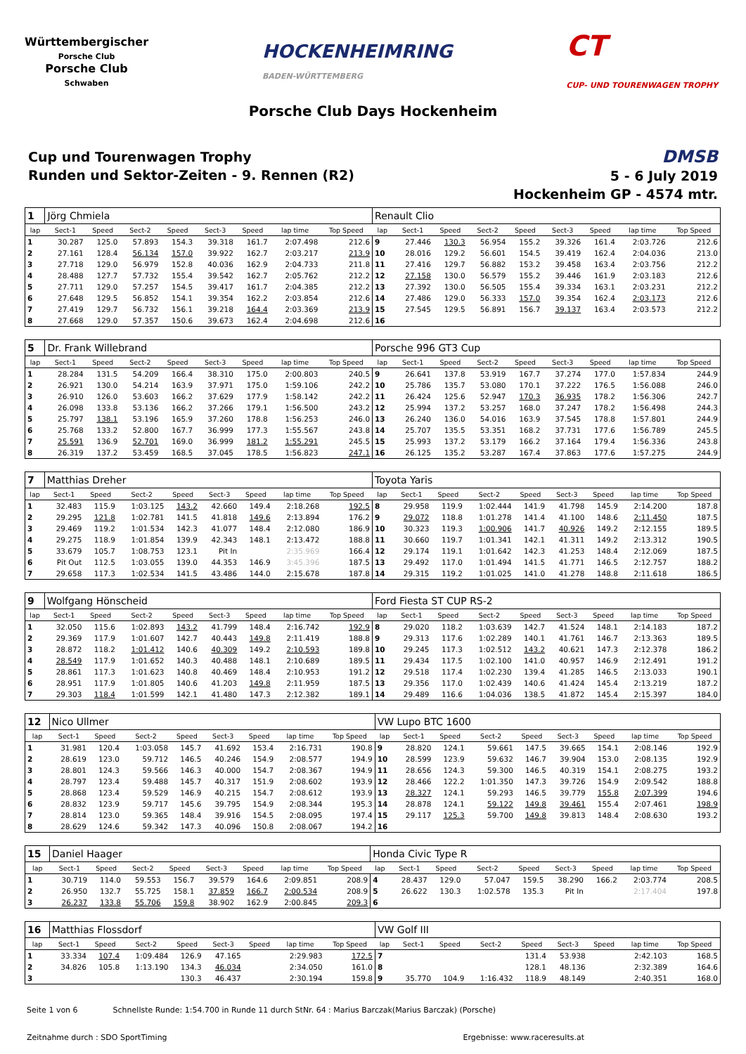Württembergischer
Porsche Club
Porsche Club
Schwaben
HOCKENHEIMRING
BADEN-WÜRTTEMBERG
CT
CUP- UND TOURENWAGEN TROPHY
Porsche Club Days Hockenheim
Cup und Tourenwagen Trophy
Runden und Sektor-Zeiten - 9. Rennen (R2)
DMSB
5 - 6 July 2019
Hockenheim GP - 4574 mtr.
| 1 | Jörg Chmiela | | | | | | | | Renault Clio | | | | | | | | |
| lap | Sect-1 | Speed | Sect-2 | Speed | Sect-3 | Speed | lap time | Top Speed | lap | Sect-1 | Speed | Sect-2 | Speed | Sect-3 | Speed | lap time | Top Speed |
| 1 | 30.287 | 125.0 | 57.893 | 154.3 | 39.318 | 161.7 | 2:07.498 | 212.6 | 9 | 27.446 | 130.3 | 56.954 | 155.2 | 39.326 | 161.4 | 2:03.726 | 212.6 |
| 2 | 27.161 | 128.4 | 56.134 | 157.0 | 39.922 | 162.7 | 2:03.217 | 213.9 | 10 | 28.016 | 129.2 | 56.601 | 154.5 | 39.419 | 162.4 | 2:04.036 | 213.0 |
| 3 | 27.718 | 129.0 | 56.979 | 152.8 | 40.036 | 162.9 | 2:04.733 | 211.8 | 11 | 27.416 | 129.7 | 56.882 | 153.2 | 39.458 | 163.4 | 2:03.756 | 212.2 |
| 4 | 28.488 | 127.7 | 57.732 | 155.4 | 39.542 | 162.7 | 2:05.762 | 212.2 | 12 | 27.158 | 130.0 | 56.579 | 155.2 | 39.446 | 161.9 | 2:03.183 | 212.6 |
| 5 | 27.711 | 129.0 | 57.257 | 154.5 | 39.417 | 161.7 | 2:04.385 | 212.2 | 13 | 27.392 | 130.0 | 56.505 | 155.4 | 39.334 | 163.1 | 2:03.231 | 212.2 |
| 6 | 27.648 | 129.5 | 56.852 | 154.1 | 39.354 | 162.2 | 2:03.854 | 212.6 | 14 | 27.486 | 129.0 | 56.333 | 157.0 | 39.354 | 162.4 | 2:03.173 | 212.6 |
| 7 | 27.419 | 129.7 | 56.732 | 156.1 | 39.218 | 164.4 | 2:03.369 | 213.9 | 15 | 27.545 | 129.5 | 56.891 | 156.7 | 39.137 | 163.4 | 2:03.573 | 212.2 |
| 8 | 27.668 | 129.0 | 57.357 | 150.6 | 39.673 | 162.4 | 2:04.698 | 212.6 | 16 | | | | | | | | |
| 5 | Dr. Frank Willebrand | | | | | | | | Porsche 996 GT3 Cup | | | | | | | | |
| lap | Sect-1 | Speed | Sect-2 | Speed | Sect-3 | Speed | lap time | Top Speed | lap | Sect-1 | Speed | Sect-2 | Speed | Sect-3 | Speed | lap time | Top Speed |
| 1 | 28.284 | 131.5 | 54.209 | 166.4 | 38.310 | 175.0 | 2:00.803 | 240.5 | 9 | 26.641 | 137.8 | 53.919 | 167.7 | 37.274 | 177.0 | 1:57.834 | 244.9 |
| 2 | 26.921 | 130.0 | 54.214 | 163.9 | 37.971 | 175.0 | 1:59.106 | 242.2 | 10 | 25.786 | 135.7 | 53.080 | 170.1 | 37.222 | 176.5 | 1:56.088 | 246.0 |
| 3 | 26.910 | 126.0 | 53.603 | 166.2 | 37.629 | 177.9 | 1:58.142 | 242.2 | 11 | 26.424 | 125.6 | 52.947 | 170.3 | 36.935 | 178.2 | 1:56.306 | 242.7 |
| 4 | 26.098 | 133.8 | 53.136 | 166.2 | 37.266 | 179.1 | 1:56.500 | 243.2 | 12 | 25.994 | 137.2 | 53.257 | 168.0 | 37.247 | 178.2 | 1:56.498 | 244.3 |
| 5 | 25.797 | 138.1 | 53.196 | 165.9 | 37.260 | 178.8 | 1:56.253 | 246.0 | 13 | 26.240 | 136.0 | 54.016 | 163.9 | 37.545 | 178.8 | 1:57.801 | 244.9 |
| 6 | 25.768 | 133.2 | 52.800 | 167.7 | 36.999 | 177.3 | 1:55.567 | 243.8 | 14 | 25.707 | 135.5 | 53.351 | 168.2 | 37.731 | 177.6 | 1:56.789 | 245.5 |
| 7 | 25.591 | 136.9 | 52.701 | 169.0 | 36.999 | 181.2 | 1:55.291 | 245.5 | 15 | 25.993 | 137.2 | 53.179 | 166.2 | 37.164 | 179.4 | 1:56.336 | 243.8 |
| 8 | 26.319 | 137.2 | 53.459 | 168.5 | 37.045 | 178.5 | 1:56.823 | 247.1 | 16 | 26.125 | 135.2 | 53.287 | 167.4 | 37.863 | 177.6 | 1:57.275 | 244.9 |
| 7 | Matthias Dreher | | | | | | | | Toyota Yaris | | | | | | | | |
| lap | Sect-1 | Speed | Sect-2 | Speed | Sect-3 | Speed | lap time | Top Speed | lap | Sect-1 | Speed | Sect-2 | Speed | Sect-3 | Speed | lap time | Top Speed |
| 1 | 32.483 | 115.9 | 1:03.125 | 143.2 | 42.660 | 149.4 | 2:18.268 | 192.5 | 8 | 29.958 | 119.9 | 1:02.444 | 141.9 | 41.798 | 145.9 | 2:14.200 | 187.8 |
| 2 | 29.295 | 121.8 | 1:02.781 | 141.5 | 41.818 | 149.6 | 2:13.894 | 176.2 | 9 | 29.072 | 118.8 | 1:01.278 | 141.4 | 41.100 | 148.6 | 2:11.450 | 187.5 |
| 3 | 29.469 | 119.2 | 1:01.534 | 142.3 | 41.077 | 148.4 | 2:12.080 | 186.9 | 10 | 30.323 | 119.3 | 1:00.906 | 141.7 | 40.926 | 149.2 | 2:12.155 | 189.5 |
| 4 | 29.275 | 118.9 | 1:01.854 | 139.9 | 42.343 | 148.1 | 2:13.472 | 188.8 | 11 | 30.660 | 119.7 | 1:01.341 | 142.1 | 41.311 | 149.2 | 2:13.312 | 190.5 |
| 5 | 33.679 | 105.7 | 1:08.753 | 123.1 | Pit In | | 2:35.969 | 166.4 | 12 | 29.174 | 119.1 | 1:01.642 | 142.3 | 41.253 | 148.4 | 2:12.069 | 187.5 |
| 6 | Pit Out | 112.5 | 1:03.055 | 139.0 | 44.353 | 146.9 | 3:45.396 | 187.5 | 13 | 29.492 | 117.0 | 1:01.494 | 141.5 | 41.771 | 146.5 | 2:12.757 | 188.2 |
| 7 | 29.658 | 117.3 | 1:02.534 | 141.5 | 43.486 | 144.0 | 2:15.678 | 187.8 | 14 | 29.315 | 119.2 | 1:01.025 | 141.0 | 41.278 | 148.8 | 2:11.618 | 186.5 |
| 9 | Wolfgang Hönscheid | | | | | | | | Ford Fiesta ST CUP RS-2 | | | | | | | | |
| lap | Sect-1 | Speed | Sect-2 | Speed | Sect-3 | Speed | lap time | Top Speed | lap | Sect-1 | Speed | Sect-2 | Speed | Sect-3 | Speed | lap time | Top Speed |
| 1 | 32.050 | 115.6 | 1:02.893 | 143.2 | 41.799 | 148.4 | 2:16.742 | 192.9 | 8 | 29.020 | 118.2 | 1:03.639 | 142.7 | 41.524 | 148.1 | 2:14.183 | 187.2 |
| 2 | 29.369 | 117.9 | 1:01.607 | 142.7 | 40.443 | 149.8 | 2:11.419 | 188.8 | 9 | 29.313 | 117.6 | 1:02.289 | 140.1 | 41.761 | 146.7 | 2:13.363 | 189.5 |
| 3 | 28.872 | 118.2 | 1:01.412 | 140.6 | 40.309 | 149.2 | 2:10.593 | 189.8 | 10 | 29.245 | 117.3 | 1:02.512 | 143.2 | 40.621 | 147.3 | 2:12.378 | 186.2 |
| 4 | 28.549 | 117.9 | 1:01.652 | 140.3 | 40.488 | 148.1 | 2:10.689 | 189.5 | 11 | 29.434 | 117.5 | 1:02.100 | 141.0 | 40.957 | 146.9 | 2:12.491 | 191.2 |
| 5 | 28.861 | 117.3 | 1:01.623 | 140.8 | 40.469 | 148.4 | 2:10.953 | 191.2 | 12 | 29.518 | 117.4 | 1:02.230 | 139.4 | 41.285 | 146.5 | 2:13.033 | 190.1 |
| 6 | 28.951 | 117.9 | 1:01.805 | 140.6 | 41.203 | 149.8 | 2:11.959 | 187.5 | 13 | 29.356 | 117.0 | 1:02.439 | 140.6 | 41.424 | 145.4 | 2:13.219 | 187.2 |
| 7 | 29.303 | 118.4 | 1:01.599 | 142.1 | 41.480 | 147.3 | 2:12.382 | 189.1 | 14 | 29.489 | 116.6 | 1:04.036 | 138.5 | 41.872 | 145.4 | 2:15.397 | 184.0 |
| 12 | Nico Ullmer | | | | | | | | VW Lupo BTC 1600 | | | | | | | | |
| lap | Sect-1 | Speed | Sect-2 | Speed | Sect-3 | Speed | lap time | Top Speed | lap | Sect-1 | Speed | Sect-2 | Speed | Sect-3 | Speed | lap time | Top Speed |
| 1 | 31.981 | 120.4 | 1:03.058 | 145.7 | 41.692 | 153.4 | 2:16.731 | 190.8 | 9 | 28.820 | 124.1 | 59.661 | 147.5 | 39.665 | 154.1 | 2:08.146 | 192.9 |
| 2 | 28.619 | 123.0 | 59.712 | 146.5 | 40.246 | 154.9 | 2:08.577 | 194.9 | 10 | 28.599 | 123.9 | 59.632 | 146.7 | 39.904 | 153.0 | 2:08.135 | 192.9 |
| 3 | 28.801 | 124.3 | 59.566 | 146.3 | 40.000 | 154.7 | 2:08.367 | 194.9 | 11 | 28.656 | 124.3 | 59.300 | 146.5 | 40.319 | 154.1 | 2:08.275 | 193.2 |
| 4 | 28.797 | 123.4 | 59.488 | 145.7 | 40.317 | 151.9 | 2:08.602 | 193.9 | 12 | 28.466 | 122.2 | 1:01.350 | 147.3 | 39.726 | 154.9 | 2:09.542 | 188.8 |
| 5 | 28.868 | 123.4 | 59.529 | 146.9 | 40.215 | 154.7 | 2:08.612 | 193.9 | 13 | 28.327 | 124.1 | 59.293 | 146.5 | 39.779 | 155.8 | 2:07.399 | 194.6 |
| 6 | 28.832 | 123.9 | 59.717 | 145.6 | 39.795 | 154.9 | 2:08.344 | 195.3 | 14 | 28.878 | 124.1 | 59.122 | 149.8 | 39.461 | 155.4 | 2:07.461 | 198.9 |
| 7 | 28.814 | 123.0 | 59.365 | 148.4 | 39.916 | 154.5 | 2:08.095 | 197.4 | 15 | 29.117 | 125.3 | 59.700 | 149.8 | 39.813 | 148.4 | 2:08.630 | 193.2 |
| 8 | 28.629 | 124.6 | 59.342 | 147.3 | 40.096 | 150.8 | 2:08.067 | 194.2 | 16 | | | | | | | | |
| 15 | Daniel Haager | | | | | | | | Honda Civic Type R | | | | | | | | |
| lap | Sect-1 | Speed | Sect-2 | Speed | Sect-3 | Speed | lap time | Top Speed | lap | Sect-1 | Speed | Sect-2 | Speed | Sect-3 | Speed | lap time | Top Speed |
| 1 | 30.719 | 114.0 | 59.553 | 156.7 | 39.579 | 164.6 | 2:09.851 | 208.9 | 4 | 28.437 | 129.0 | 57.047 | 159.5 | 38.290 | 166.2 | 2:03.774 | 208.5 |
| 2 | 26.950 | 132.7 | 55.725 | 158.1 | 37.859 | 166.7 | 2:00.534 | 208.9 | 5 | 26.622 | 130.3 | 1:02.578 | 135.3 | Pit In | | 2:17.404 | 197.8 |
| 3 | 26.237 | 133.8 | 55.706 | 159.8 | 38.902 | 162.9 | 2:00.845 | 209.3 | 6 | | | | | | | | |
| 16 | Matthias Flossdorf | | | | | | | | VW Golf III | | | | | | | | |
| lap | Sect-1 | Speed | Sect-2 | Speed | Sect-3 | Speed | lap time | Top Speed | lap | Sect-1 | Speed | Sect-2 | Speed | Sect-3 | Speed | lap time | Top Speed |
| 1 | 33.334 | 107.4 | 1:09.484 | 126.9 | 47.165 | | 2:29.983 | 172.5 | 7 | | | | 131.4 | 53.938 | | 2:42.103 | 168.5 |
| 2 | 34.826 | 105.8 | 1:13.190 | 134.3 | 46.034 | | 2:34.050 | 161.0 | 8 | | | | 128.1 | 48.136 | | 2:32.389 | 164.6 |
| 3 | | | | 130.3 | 46.437 | | 2:30.194 | 159.8 | 9 | 35.770 | 104.9 | 1:16.432 | 118.9 | 48.149 | | 2:40.351 | 168.0 |
Seite 1 von 6 Schnellste Runde: 1:54.700 in Runde 11 durch StNr. 64 : Marius Barczak(Marius Barczak) (Porsche)
Zeitnahme durch : SDO SportTiming Ergebnisse: www.raceresults.at